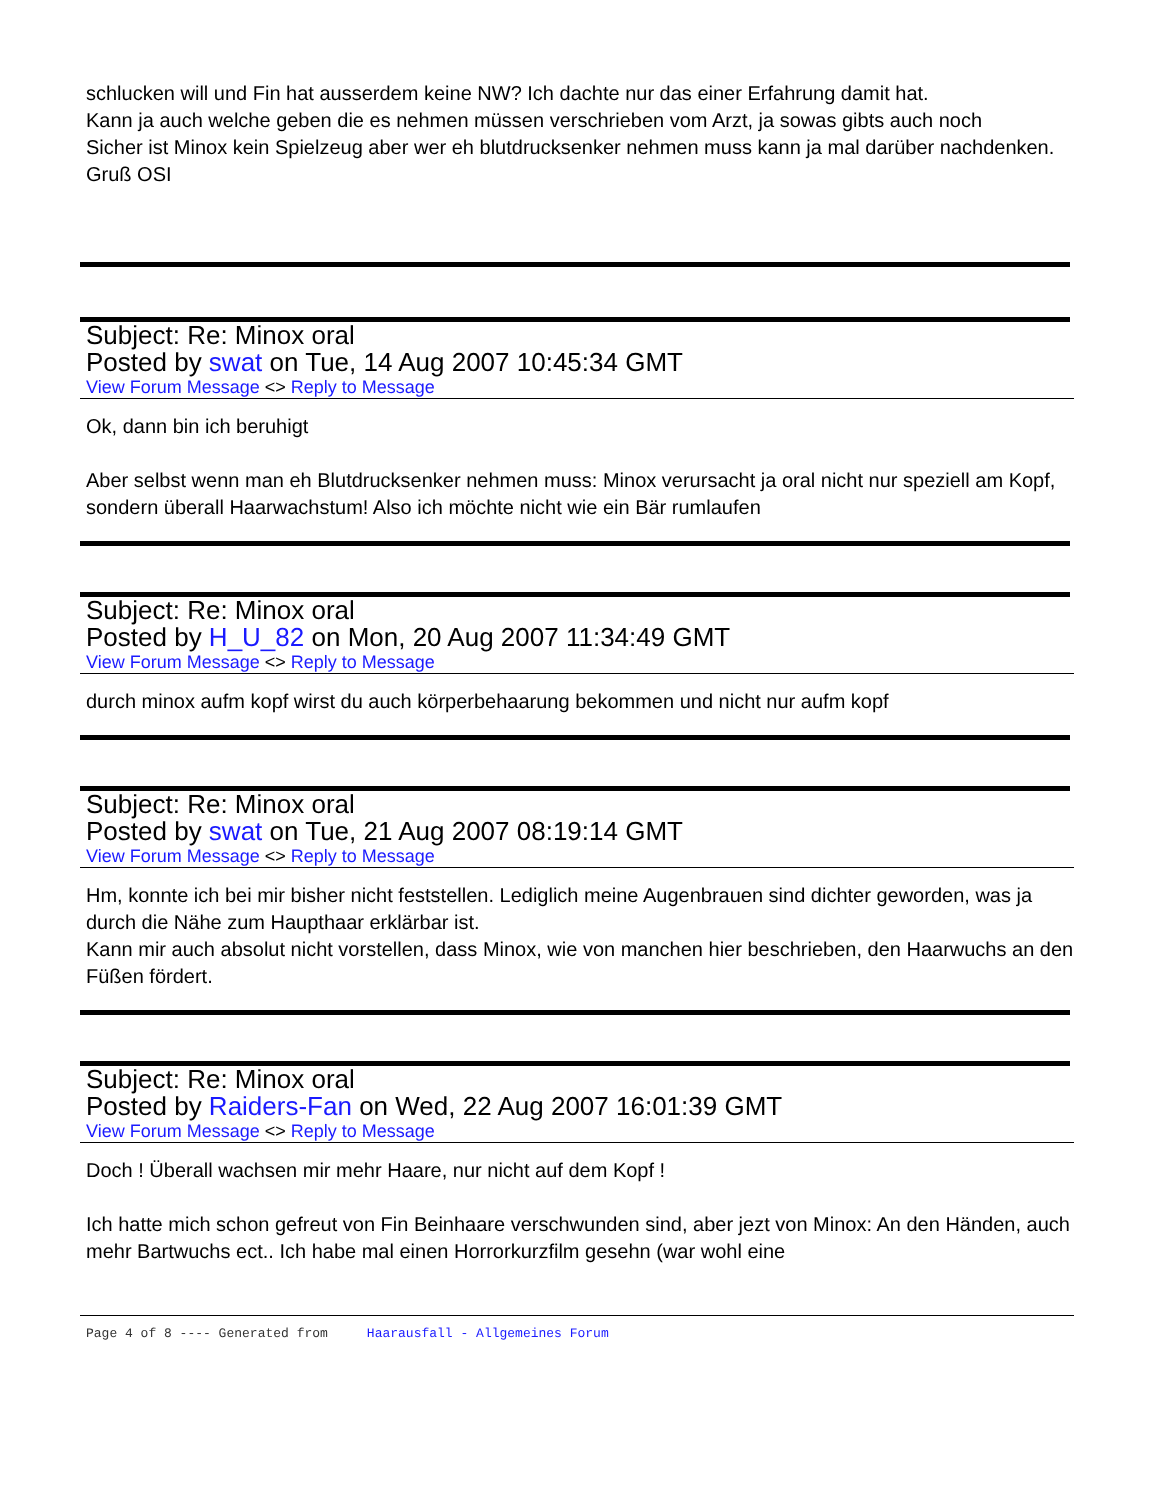schlucken will und Fin hat ausserdem keine NW? Ich dachte nur das einer Erfahrung damit hat.
Kann ja auch welche geben die es nehmen müssen verschrieben vom Arzt, ja sowas gibts auch noch
Sicher ist Minox kein Spielzeug aber wer eh blutdrucksenker nehmen muss kann ja mal darüber nachdenken.
Gruß OSI
Subject: Re: Minox oral
Posted by swat on Tue, 14 Aug 2007 10:45:34 GMT
View Forum Message <> Reply to Message
Ok, dann bin ich beruhigt
Aber selbst wenn man eh Blutdrucksenker nehmen muss: Minox verursacht ja oral nicht nur speziell am Kopf, sondern überall Haarwachstum! Also ich möchte nicht wie ein Bär rumlaufen
Subject: Re: Minox oral
Posted by H_U_82 on Mon, 20 Aug 2007 11:34:49 GMT
View Forum Message <> Reply to Message
durch minox aufm kopf wirst du auch körperbehaarung bekommen und nicht nur aufm kopf
Subject: Re: Minox oral
Posted by swat on Tue, 21 Aug 2007 08:19:14 GMT
View Forum Message <> Reply to Message
Hm, konnte ich bei mir bisher nicht feststellen. Lediglich meine Augenbrauen sind dichter geworden, was ja durch die Nähe zum Haupthaar erklärbar ist.
Kann mir auch absolut nicht vorstellen, dass Minox, wie von manchen hier beschrieben, den Haarwuchs an den Füßen fördert.
Subject: Re: Minox oral
Posted by Raiders-Fan on Wed, 22 Aug 2007 16:01:39 GMT
View Forum Message <> Reply to Message
Doch ! Überall wachsen mir mehr Haare, nur nicht auf dem Kopf !
Ich hatte mich schon gefreut von Fin Beinhaare verschwunden sind, aber jezt von Minox: An den Händen, auch mehr Bartwuchs ect.. Ich habe mal einen Horrorkurzfilm gesehn (war wohl eine
Page 4 of 8 ---- Generated from Haarausfall - Allgemeines Forum